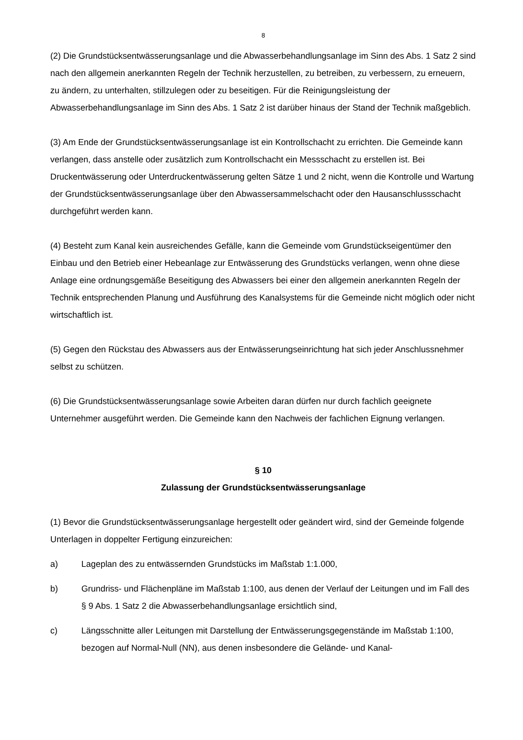8
(2) Die Grundstücksentwässerungsanlage und die Abwasserbehandlungsanlage im Sinn des Abs. 1 Satz 2 sind nach den allgemein anerkannten Regeln der Technik herzustellen, zu betreiben, zu verbessern, zu erneuern, zu ändern, zu unterhalten, stillzulegen oder zu beseitigen. Für die Reinigungsleistung der Abwasserbehandlungsanlage im Sinn des Abs. 1 Satz 2 ist darüber hinaus der Stand der Technik maßgeblich.
(3) Am Ende der Grundstücksentwässerungsanlage ist ein Kontrollschacht zu errichten. Die Gemeinde kann verlangen, dass anstelle oder zusätzlich zum Kontrollschacht ein Messschacht zu erstellen ist. Bei Druckentwässerung oder Unterdruckentwässerung gelten Sätze 1 und 2 nicht, wenn die Kontrolle und Wartung der Grundstücksentwässerungsanlage über den Abwassersammelschacht oder den Hausanschlussschacht durchgeführt werden kann.
(4) Besteht zum Kanal kein ausreichendes Gefälle, kann die Gemeinde vom Grundstückseigentümer den Einbau und den Betrieb einer Hebeanlage zur Entwässerung des Grundstücks verlangen, wenn ohne diese Anlage eine ordnungsgemäße Beseitigung des Abwassers bei einer den allgemein anerkannten Regeln der Technik entsprechenden Planung und Ausführung des Kanalsystems für die Gemeinde nicht möglich oder nicht wirtschaftlich ist.
(5) Gegen den Rückstau des Abwassers aus der Entwässerungseinrichtung hat sich jeder Anschlussnehmer selbst zu schützen.
(6) Die Grundstücksentwässerungsanlage sowie Arbeiten daran dürfen nur durch fachlich geeignete Unternehmer ausgeführt werden. Die Gemeinde kann den Nachweis der fachlichen Eignung verlangen.
§ 10
Zulassung der Grundstücksentwässerungsanlage
(1) Bevor die Grundstücksentwässerungsanlage hergestellt oder geändert wird, sind der Gemeinde folgende Unterlagen in doppelter Fertigung einzureichen:
a) Lageplan des zu entwässernden Grundstücks im Maßstab 1:1.000,
b) Grundriss- und Flächenpläne im Maßstab 1:100, aus denen der Verlauf der Leitungen und im Fall des § 9 Abs. 1 Satz 2 die Abwasserbehandlungsanlage ersichtlich sind,
c) Längsschnitte aller Leitungen mit Darstellung der Entwässerungsgegenstände im Maßstab 1:100, bezogen auf Normal-Null (NN), aus denen insbesondere die Gelände- und Kanal-